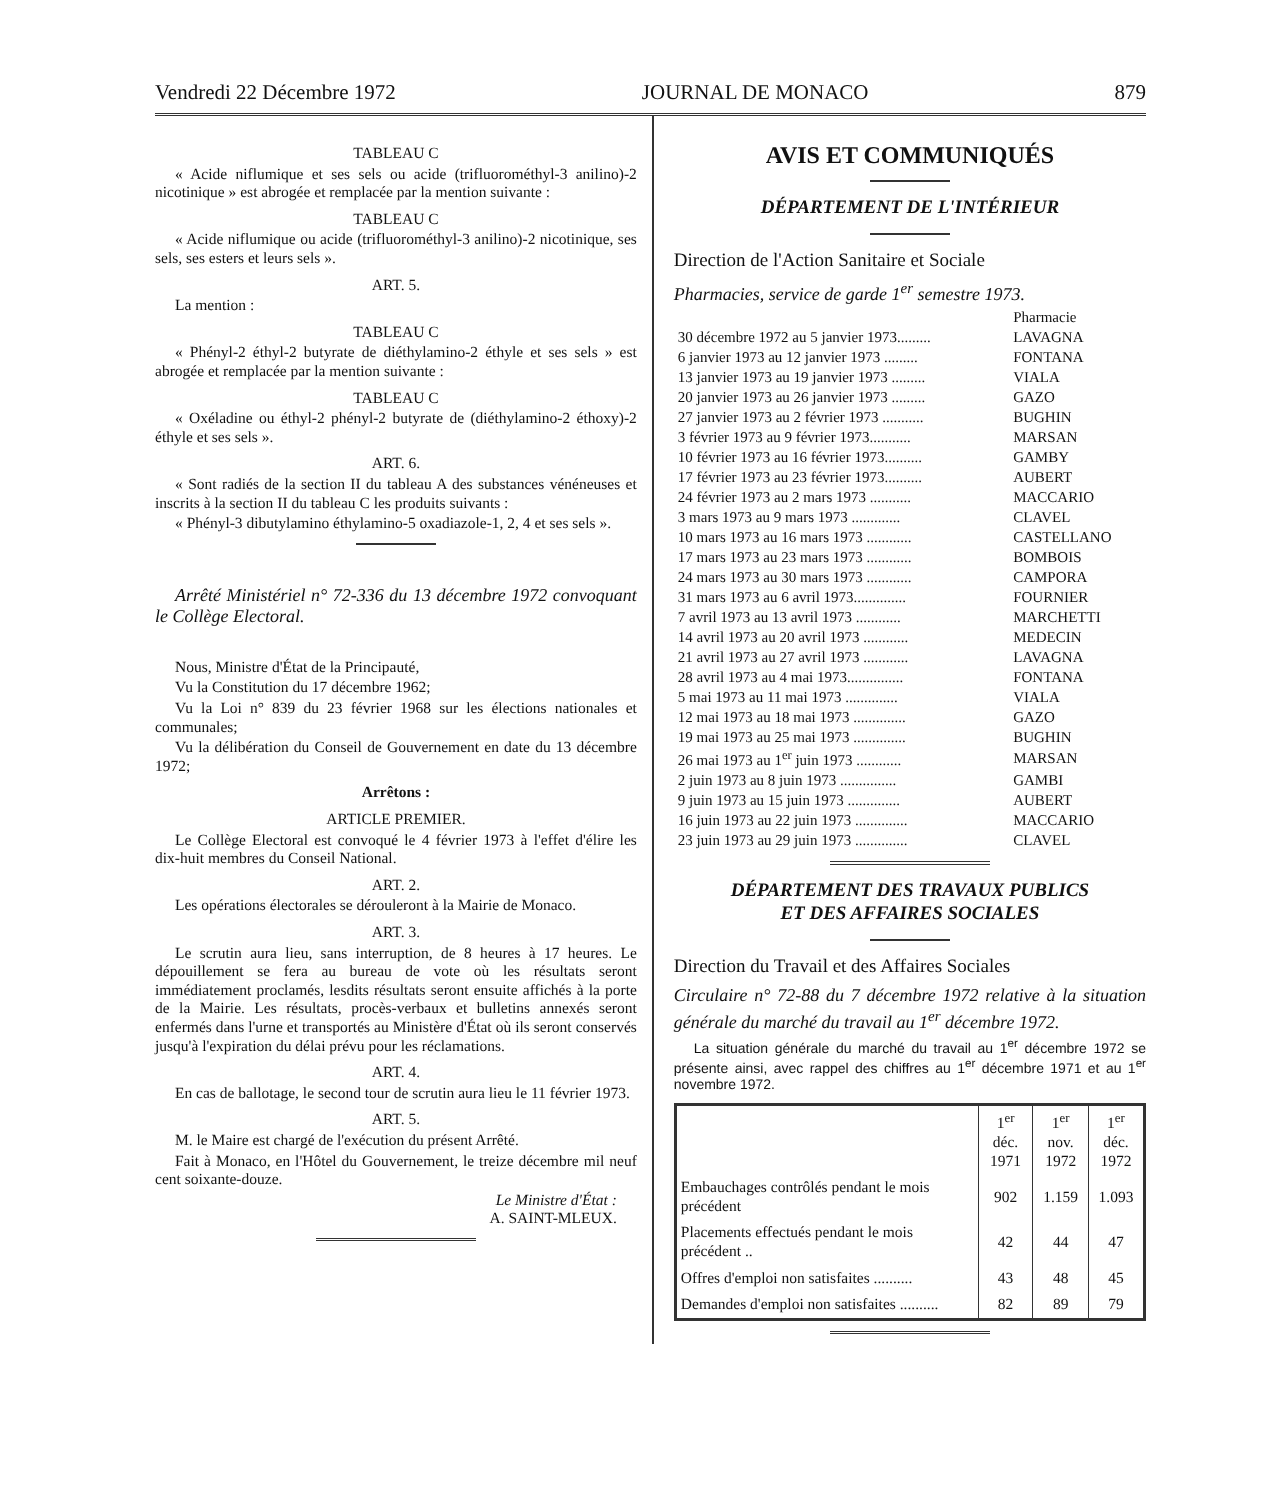Vendredi 22 Décembre 1972 JOURNAL DE MONACO 879
TABLEAU C
« Acide niflumique et ses sels ou acide (trifluorométhyl-3 anilino)-2 nicotinique » est abrogée et remplacée par la mention suivante :
TABLEAU C
« Acide niflumique ou acide (trifluorométhyl-3 anilino)-2 nicotinique, ses sels, ses esters et leurs sels ».
ART. 5.
La mention :
TABLEAU C
« Phényl-2 éthyl-2 butyrate de diéthylamino-2 éthyle et ses sels » est abrogée et remplacée par la mention suivante :
TABLEAU C
« Oxéladine ou éthyl-2 phényl-2 butyrate de (diéthylamino-2 éthoxy)-2 éthyle et ses sels ».
ART. 6.
« Sont radiés de la section II du tableau A des substances vénéneuses et inscrits à la section II du tableau C les produits suivants :
« Phényl-3 dibutylamino éthylamino-5 oxadiazole-1, 2, 4 et ses sels ».
Arrêté Ministériel n° 72-336 du 13 décembre 1972 convoquant le Collège Electoral.
Nous, Ministre d'État de la Principauté,
Vu la Constitution du 17 décembre 1962;
Vu la Loi n° 839 du 23 février 1968 sur les élections nationales et communales;
Vu la délibération du Conseil de Gouvernement en date du 13 décembre 1972;
Arrêtons :
ARTICLE PREMIER.
Le Collège Electoral est convoqué le 4 février 1973 à l'effet d'élire les dix-huit membres du Conseil National.
ART. 2.
Les opérations électorales se dérouleront à la Mairie de Monaco.
ART. 3.
Le scrutin aura lieu, sans interruption, de 8 heures à 17 heures. Le dépouillement se fera au bureau de vote où les résultats seront immédiatement proclamés, lesdits résultats seront ensuite affichés à la porte de la Mairie. Les résultats, procès-verbaux et bulletins annexés seront enfermés dans l'urne et transportés au Ministère d'État où ils seront conservés jusqu'à l'expiration du délai prévu pour les réclamations.
ART. 4.
En cas de ballotage, le second tour de scrutin aura lieu le 11 février 1973.
ART. 5.
M. le Maire est chargé de l'exécution du présent Arrêté.
Fait à Monaco, en l'Hôtel du Gouvernement, le treize décembre mil neuf cent soixante-douze.
Le Ministre d'État :
A. SAINT-MLEUX.
AVIS ET COMMUNIQUÉS
DÉPARTEMENT DE L'INTÉRIEUR
Direction de l'Action Sanitaire et Sociale
Pharmacies, service de garde 1<sup>er</sup> semestre 1973.
| | Pharmacie |
| 30 décembre 1972 au 5 janvier 1973......... | LAVAGNA |
| 6 janvier 1973 au 12 janvier 1973 ......... | FONTANA |
| 13 janvier 1973 au 19 janvier 1973 ......... | VIALA |
| 20 janvier 1973 au 26 janvier 1973 ......... | GAZO |
| 27 janvier 1973 au 2 février 1973 ........... | BUGHIN |
| 3 février 1973 au 9 février 1973........... | MARSAN |
| 10 février 1973 au 16 février 1973.......... | GAMBY |
| 17 février 1973 au 23 février 1973.......... | AUBERT |
| 24 février 1973 au 2 mars 1973 ........... | MACCARIO |
| 3 mars 1973 au 9 mars 1973 ............. | CLAVEL |
| 10 mars 1973 au 16 mars 1973 ............ | CASTELLANO |
| 17 mars 1973 au 23 mars 1973 ............ | BOMBOIS |
| 24 mars 1973 au 30 mars 1973 ............ | CAMPORA |
| 31 mars 1973 au 6 avril 1973.............. | FOURNIER |
| 7 avril 1973 au 13 avril 1973 ............ | MARCHETTI |
| 14 avril 1973 au 20 avril 1973 ............ | MEDECIN |
| 21 avril 1973 au 27 avril 1973 ............ | LAVAGNA |
| 28 avril 1973 au 4 mai 1973............... | FONTANA |
| 5 mai 1973 au 11 mai 1973 .............. | VIALA |
| 12 mai 1973 au 18 mai 1973 .............. | GAZO |
| 19 mai 1973 au 25 mai 1973 .............. | BUGHIN |
| 26 mai 1973 au 1<sup>er</sup> juin 1973 ............ | MARSAN |
| 2 juin 1973 au 8 juin 1973 ............... | GAMBI |
| 9 juin 1973 au 15 juin 1973 .............. | AUBERT |
| 16 juin 1973 au 22 juin 1973 .............. | MACCARIO |
| 23 juin 1973 au 29 juin 1973 .............. | CLAVEL |
DÉPARTEMENT DES TRAVAUX PUBLICS
ET DES AFFAIRES SOCIALES
Direction du Travail et des Affaires Sociales
Circulaire n° 72-88 du 7 décembre 1972 relative à la situation générale du marché du travail au 1<sup>er</sup> décembre 1972.
La situation générale du marché du travail au 1<sup>er</sup> décembre 1972 se présente ainsi, avec rappel des chiffres au 1<sup>er</sup> décembre 1971 et au 1<sup>er</sup> novembre 1972.
| | 1<sup>er</sup> déc. 1971 | 1<sup>er</sup> nov. 1972 | 1<sup>er</sup> déc. 1972 |
| --- | --- | --- | --- |
| Embauchages contrôlés pendant le mois précédent | 902 | 1.159 | 1.093 |
| Placements effectués pendant le mois précédent .. | 42 | 44 | 47 |
| Offres d'emploi non satisfaites .......... | 43 | 48 | 45 |
| Demandes d'emploi non satisfaites .......... | 82 | 89 | 79 |